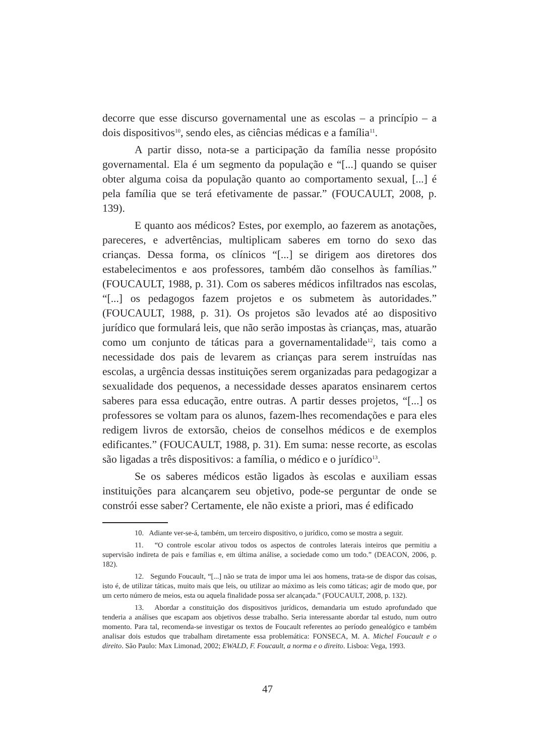decorre que esse discurso governamental une as escolas – a princípio – a dois dispositivos<sup>10</sup>, sendo eles, as ciências médicas e a família<sup>11</sup>.
A partir disso, nota-se a participação da família nesse propósito governamental. Ela é um segmento da população e “[...] quando se quiser obter alguma coisa da população quanto ao comportamento sexual, [...] é pela família que se terá efetivamente de passar.” (FOUCAULT, 2008, p. 139).
E quanto aos médicos? Estes, por exemplo, ao fazerem as anotações, pareceres, e advertências, multiplicam saberes em torno do sexo das crianças. Dessa forma, os clínicos “[...] se dirigem aos diretores dos estabelecimentos e aos professores, também dão conselhos às famílias.” (FOUCAULT, 1988, p. 31). Com os saberes médicos infiltrados nas escolas, “[...] os pedagogos fazem projetos e os submetem às autoridades.” (FOUCAULT, 1988, p. 31). Os projetos são levados até ao dispositivo jurídico que formulará leis, que não serão impostas às crianças, mas, atuarão como um conjunto de táticas para a governamentalidade<sup>12</sup>, tais como a necessidade dos pais de levarem as crianças para serem instruídas nas escolas, a urgência dessas instituições serem organizadas para pedagogizar a sexualidade dos pequenos, a necessidade desses aparatos ensinarem certos saberes para essa educação, entre outras. A partir desses projetos, “[...] os professores se voltam para os alunos, fazem-lhes recomendações e para eles redigem livros de extorsão, cheios de conselhos médicos e de exemplos edificantes.” (FOUCAULT, 1988, p. 31). Em suma: nesse recorte, as escolas são ligadas a três dispositivos: a família, o médico e o jurídico<sup>13</sup>.
Se os saberes médicos estão ligados às escolas e auxiliam essas instituições para alcançarem seu objetivo, pode-se perguntar de onde se constrói esse saber? Certamente, ele não existe a priori, mas é edificado
10. Adiante ver-se-á, também, um terceiro dispositivo, o jurídico, como se mostra a seguir.
11. “O controle escolar ativou todos os aspectos de controles laterais inteiros que permitiu a supervisão indireta de pais e famílias e, em última análise, a sociedade como um todo.” (DEACON, 2006, p. 182).
12. Segundo Foucault, “[...] não se trata de impor uma lei aos homens, trata-se de dispor das coisas, isto é, de utilizar táticas, muito mais que leis, ou utilizar ao máximo as leis como táticas; agir de modo que, por um certo número de meios, esta ou aquela finalidade possa ser alcançada.” (FOUCAULT, 2008, p. 132).
13. Abordar a constituição dos dispositivos jurídicos, demandaria um estudo aprofundado que tenderia a análises que escapam aos objetivos desse trabalho. Seria interessante abordar tal estudo, num outro momento. Para tal, recomenda-se investigar os textos de Foucault referentes ao período genealógico e também analisar dois estudos que trabalham diretamente essa problemática: FONSECA, M. A. Michel Foucault e o direito. São Paulo: Max Limonad, 2002; EWALD, F. Foucault, a norma e o direito. Lisboa: Vega, 1993.
47